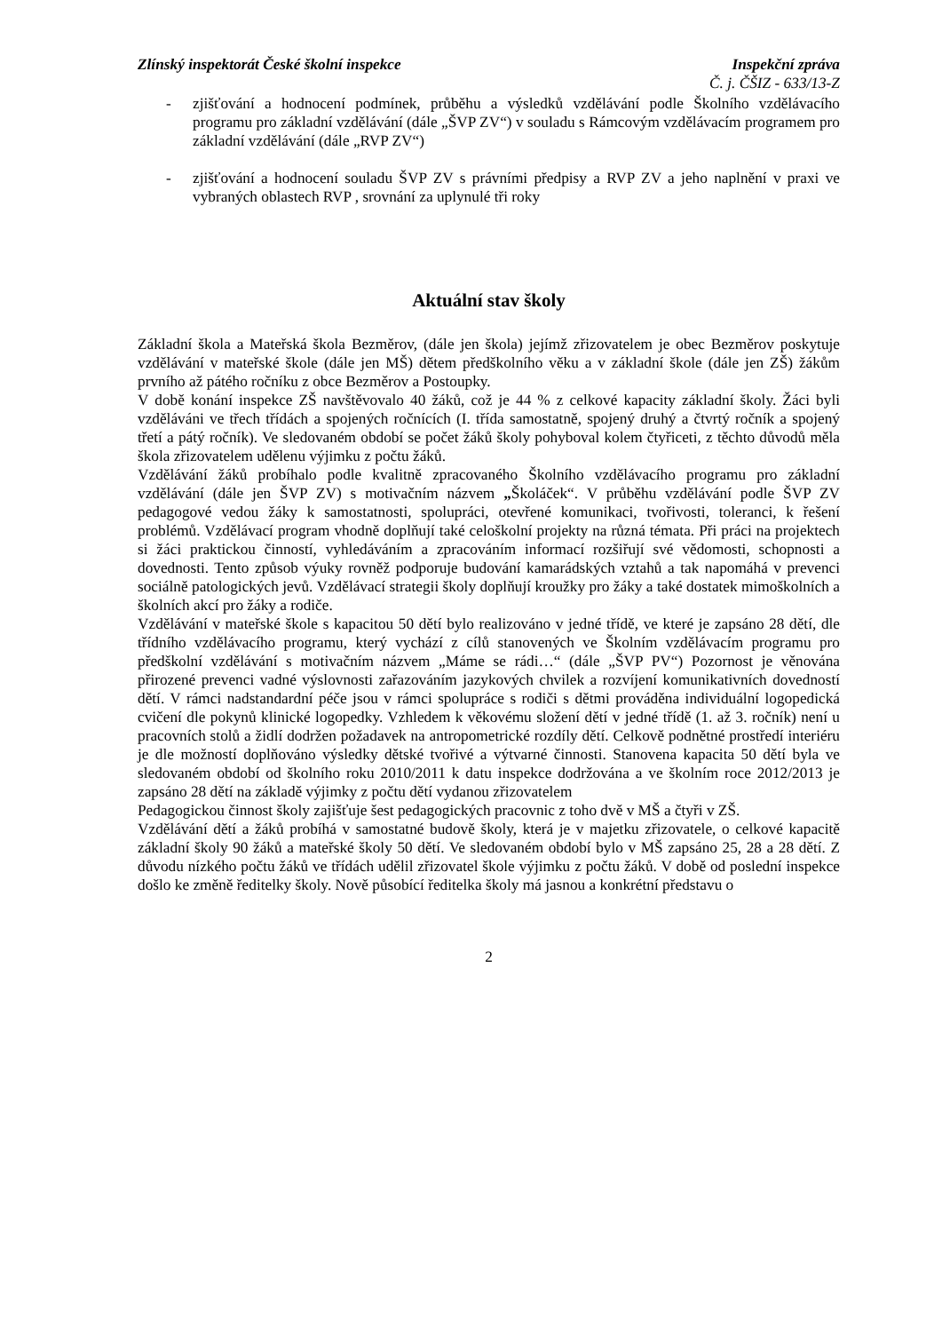Zlínský inspektorát České školní inspekce Inspekční zpráva
Č. j. ČŠIZ - 633/13-Z
- zjišťování a hodnocení podmínek, průběhu a výsledků vzdělávání podle Školního vzdělávacího programu pro základní vzdělávání (dále „ŠVP ZV“) v souladu s Rámcovým vzdělávacím programem pro základní vzdělávání (dále „RVP ZV“)
- zjišťování a hodnocení souladu ŠVP ZV s právními předpisy a RVP ZV a jeho naplnění v praxi ve vybraných oblastech RVP , srovnání za uplynulé tři roky
Aktuální stav školy
Základní škola a Mateřská škola Bezměrov, (dále jen škola) jejímž zřizovatelem je obec Bezměrov poskytuje vzdělávání v mateřské škole (dále jen MŠ) dětem předškolního věku a v základní škole (dále jen ZŠ) žákům prvního až pátého ročníku z obce Bezměrov a Postoupky.
V době konání inspekce ZŠ navštěvovalo 40 žáků, což je 44 % z celkové kapacity základní školy. Žáci byli vzděláváni ve třech třídách a spojených ročnících (I. třída samostatně, spojený druhý a čtvrtý ročník a spojený třetí a pátý ročník). Ve sledovaném období se počet žáků školy pohyboval kolem čtyřiceti, z těchto důvodů měla škola zřizovatelem udělenu výjimku z počtu žáků.
Vzdělávání žáků probíhalo podle kvalitně zpracovaného Školního vzdělávacího programu pro základní vzdělávání (dále jen ŠVP ZV) s motivačním názvem „Školáček“. V průběhu vzdělávání podle ŠVP ZV pedagogové vedou žáky k samostatnosti, spolupráci, otevřené komunikaci, tvořivosti, toleranci, k řešení problémů. Vzdělávací program vhodně doplňují také celoškolní projekty na různá témata. Při práci na projektech si žáci praktickou činností, vyhledáváním a zpracováním informací rozšiřují své vědomosti, schopnosti a dovednosti. Tento způsob výuky rovněž podporuje budování kamarádských vztahů a tak napomáhá v prevenci sociálně patologických jevů. Vzdělávací strategii školy doplňují kroužky pro žáky a také dostatek mimoškolních a školních akcí pro žáky a rodiče.
Vzdělávání v mateřské škole s kapacitou 50 dětí bylo realizováno v jedné třídě, ve které je zapsáno 28 dětí, dle třídního vzdělávacího programu, který vychází z cílů stanovených ve Školním vzdělávacím programu pro předškolní vzdělávání s motivačním názvem „Máme se rádi…“ (dále „ŠVP PV“) Pozornost je věnována přirozené prevenci vadné výslovnosti zařazováním jazykových chvilek a rozvíjení komunikativních dovedností dětí. V rámci nadstandardní péče jsou v rámci spolupráce s rodiči s dětmi prováděna individuální logopedická cvičení dle pokynů klinické logopedky. Vzhledem k věkovému složení dětí v jedné třídě (1. až 3. ročník) není u pracovních stolů a židlí dodržen požadavek na antropometrické rozdíly dětí. Celkově podnětné prostředí interiéru je dle možností doplňováno výsledky dětské tvořivé a výtvarné činnosti. Stanovena kapacita 50 dětí byla ve sledovaném období od školního roku 2010/2011 k datu inspekce dodržována a ve školním roce 2012/2013 je zapsáno 28 dětí na základě výjimky z počtu dětí vydanou zřizovatelem
Pedagogickou činnost školy zajišťuje šest pedagogických pracovnic z toho dvě v MŠ a čtyři v ZŠ.
Vzdělávání dětí a žáků probíhá v samostatné budově školy, která je v majetku zřizovatele, o celkové kapacitě základní školy 90 žáků a mateřské školy 50 dětí. Ve sledovaném období bylo v MŠ zapsáno 25, 28 a 28 dětí. Z důvodu nízkého počtu žáků ve třídách udělil zřizovatel škole výjimku z počtu žáků. V době od poslední inspekce došlo ke změně ředitelky školy. Nově působící ředitelka školy má jasnou a konkrétní představu o
2